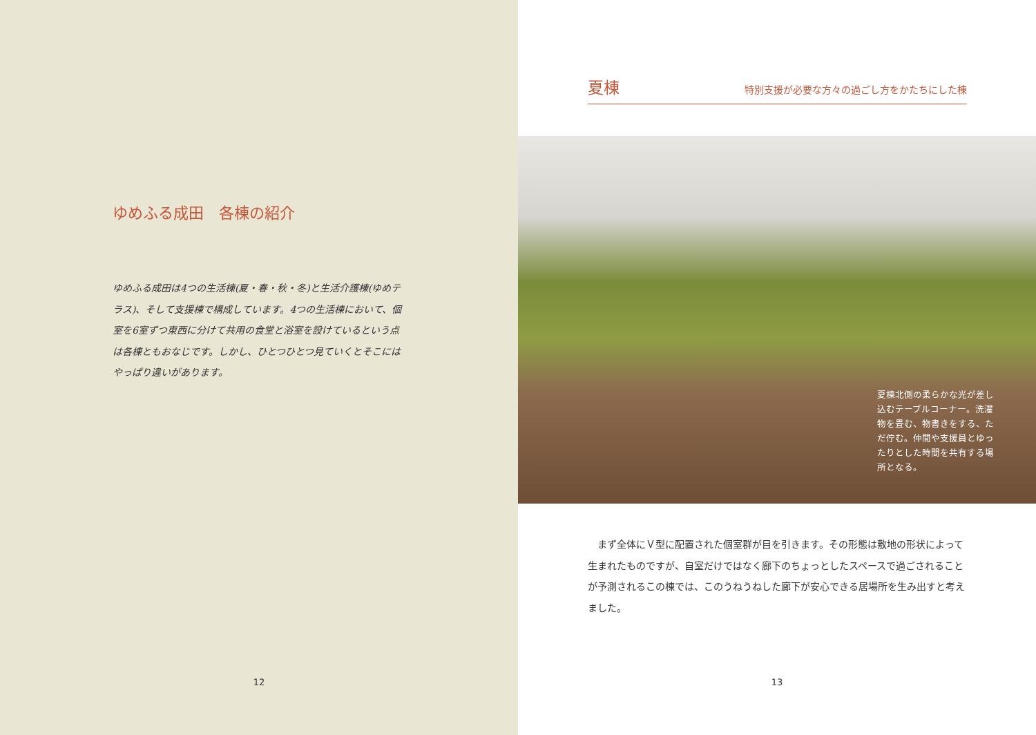ゆめふる成田　各棟の紹介
ゆめふる成田は4つの生活棟(夏・春・秋・冬)と生活介護棟(ゆめテラス)、そして支援棟で構成しています。4つの生活棟において、個室を6室ずつ東西に分けて共用の食堂と浴室を設けているという点は各棟ともおなじです。しかし、ひとつひとつ見ていくとそこにはやっぱり違いがあります。
12
夏棟
特別支援が必要な方々の過ごし方をかたちにした棟
夏棟北側の柔らかな光が差し込むテーブルコーナー。洗濯物を畳む、物書きをする、ただ佇む。仲間や支援員とゆったりとした時間を共有する場所となる。
　まず全体にＶ型に配置された個室群が目を引きます。その形態は敷地の形状によって生まれたものですが、自室だけではなく廊下のちょっとしたスペースで過ごされることが予測されるこの棟では、このうねうねした廊下が安心できる居場所を生み出すと考えました。
13